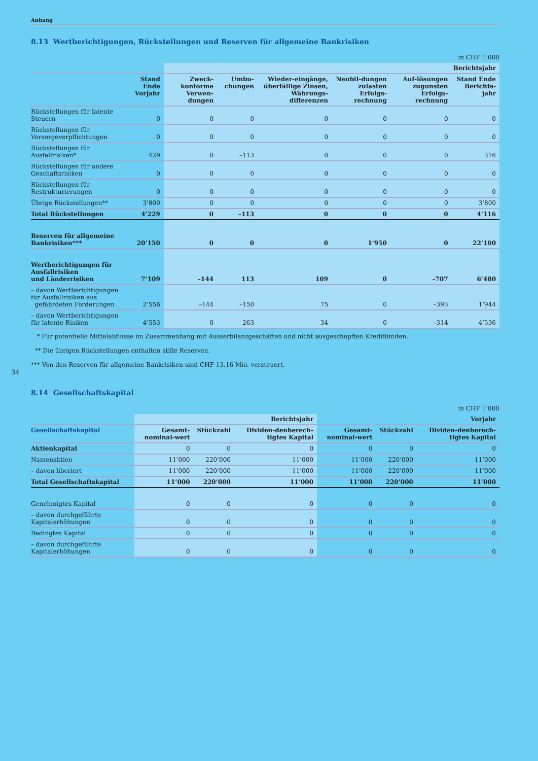Anhang
34
8.13 Wertberichtigungen, Rückstellungen und Reserven für allgemeine Bankrisiken
in CHF 1’000
| | | Berichtsjahr | | | | | |
| --- | --- | --- | --- | --- | --- | --- | --- |
| | Stand Ende Vorjahr | Zweck-konforme Verwen-dungen | Umbu-chungen | Wieder-eingänge, überfällige Zinsen, Währungs-differenzen | Neubil-dungen zulasten Erfolgs-rechnung | Auf-lösungen zugunsten Erfolgs-rechnung | Stand Ende Berichts-jahr |
| Rückstellungen für latente Steuern | 0 | 0 | 0 | 0 | 0 | 0 | 0 |
| Rückstellungen für Vorsorgeverpflichtungen | 0 | 0 | 0 | 0 | 0 | 0 | 0 |
| Rückstellungen für Ausfallrisiken* | 429 | 0 | –113 | 0 | 0 | 0 | 316 |
| Rückstellungen für andere Geschäftsrisiken | 0 | 0 | 0 | 0 | 0 | 0 | 0 |
| Rückstellungen für Restrukturierungen | 0 | 0 | 0 | 0 | 0 | 0 | 0 |
| Übrige Rückstellungen** | 3’800 | 0 | 0 | 0 | 0 | 0 | 3’800 |
| Total Rückstellungen | 4’229 | 0 | –113 | 0 | 0 | 0 | 4’116 |
| Reserven für allgemeine Bankrisiken*** | 20’150 | 0 | 0 | 0 | 1’950 | 0 | 22’100 |
| Wertberichtigungen für Ausfallrisiken und Länderrisiken | 7’109 | –144 | 113 | 109 | 0 | –707 | 6’480 |
| – davon Wertberichtigungen für Ausfallrisiken aus gefährdeten Forderungen | 2’556 | –144 | –150 | 75 | 0 | –393 | 1’944 |
| – davon Wertberichtigungen für latente Risiken | 4’553 | 0 | 263 | 34 | 0 | –314 | 4’536 |
* Für potentielle Mittelabflüsse im Zusammenhang mit Ausserbilanzgeschäften und nicht ausgeschöpften Kreditlimiten.
** Die übrigen Rückstellungen enthalten stille Reserven.
*** Von den Reserven für allgemeine Bankrisiken sind CHF 13.16 Mio. versteuert.
8.14 Gesellschaftskapital
in CHF 1’000
| | Berichtsjahr | | | Vorjahr | | |
| --- | --- | --- | --- | --- | --- | --- |
| Gesellschaftskapital | Gesamt-nominal-wert | Stückzahl | Dividen-denberech-tigtes Kapital | Gesamt-nominal-wert | Stückzahl | Dividen-denberech-tigtes Kapital |
| Aktienkapital | 0 | 0 | 0 | 0 | 0 | 0 |
| Namenaktien | 11’000 | 220’000 | 11’000 | 11’000 | 220’000 | 11’000 |
| – davon liberiert | 11’000 | 220’000 | 11’000 | 11’000 | 220’000 | 11’000 |
| Total Gesellschaftskapital | 11’000 | 220’000 | 11’000 | 11’000 | 220’000 | 11’000 |
| Genehmigtes Kapital | 0 | 0 | 0 | 0 | 0 | 0 |
| – davon durchgeführte Kapitalerhöhungen | 0 | 0 | 0 | 0 | 0 | 0 |
| Bedingtes Kapital | 0 | 0 | 0 | 0 | 0 | 0 |
| – davon durchgeführte Kapitalerhöhungen | 0 | 0 | 0 | 0 | 0 | 0 |